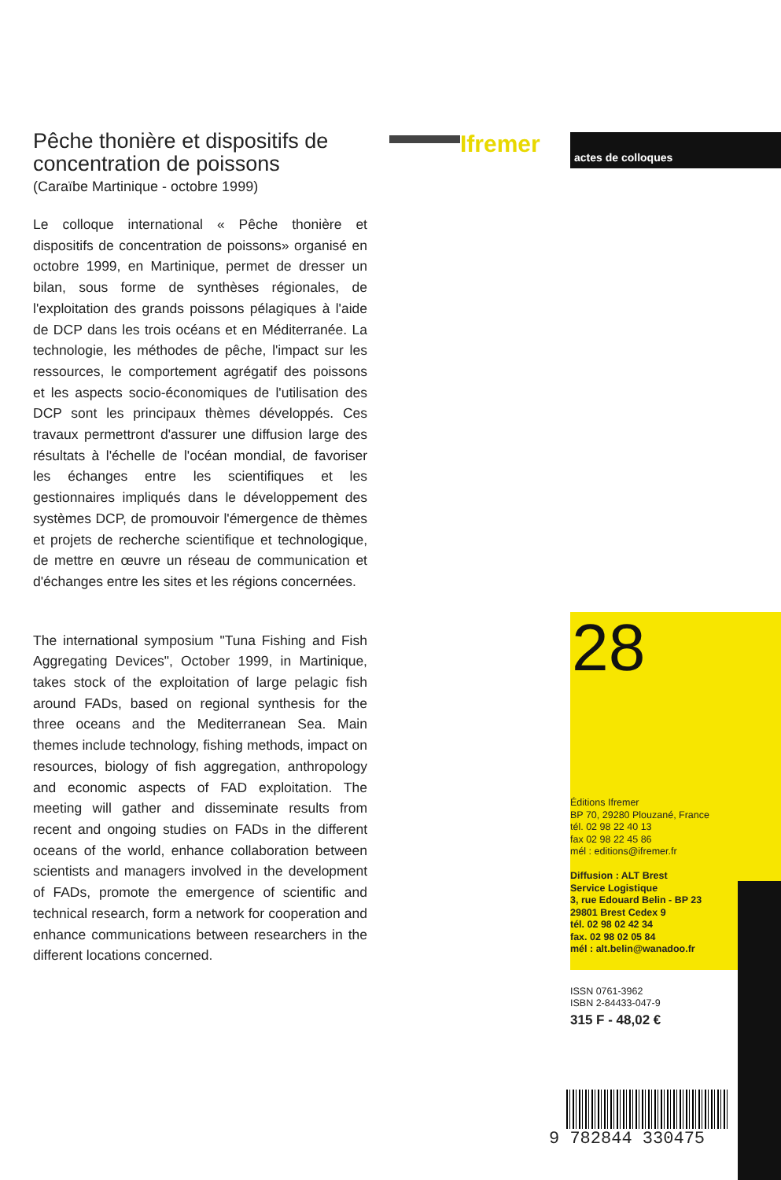Pêche thonière et dispositifs de concentration de poissons
(Caraïbe Martinique - octobre 1999)
Le colloque international « Pêche thonière et dispositifs de concentration de poissons» organisé en octobre 1999, en Martinique, permet de dresser un bilan, sous forme de synthèses régionales, de l'exploitation des grands poissons pélagiques à l'aide de DCP dans les trois océans et en Méditerranée. La technologie, les méthodes de pêche, l'impact sur les ressources, le comportement agrégatif des poissons et les aspects socio-économiques de l'utilisation des DCP sont les principaux thèmes développés. Ces travaux permettront d'assurer une diffusion large des résultats à l'échelle de l'océan mondial, de favoriser les échanges entre les scientifiques et les gestionnaires impliqués dans le développement des systèmes DCP, de promouvoir l'émergence de thèmes et projets de recherche scientifique et technologique, de mettre en œuvre un réseau de communication et d'échanges entre les sites et les régions concernées.
The international symposium "Tuna Fishing and Fish Aggregating Devices", October 1999, in Martinique, takes stock of the exploitation of large pelagic fish around FADs, based on regional synthesis for the three oceans and the Mediterranean Sea. Main themes include technology, fishing methods, impact on resources, biology of fish aggregation, anthropology and economic aspects of FAD exploitation. The meeting will gather and disseminate results from recent and ongoing studies on FADs in the different oceans of the world, enhance collaboration between scientists and managers involved in the development of FADs, promote the emergence of scientific and technical research, form a network for cooperation and enhance communications between researchers in the different locations concerned.
Ifremer actes de colloques
28
Éditions Ifremer
BP 70, 29280 Plouzané, France
tél. 02 98 22 40 13
fax 02 98 22 45 86
mél : editions@ifremer.fr
Diffusion : ALT Brest
Service Logistique
3, rue Edouard Belin - BP 23
29801 Brest Cedex 9
tél. 02 98 02 42 34
fax. 02 98 02 05 84
mél : alt.belin@wanadoo.fr
ISSN 0761-3962
ISBN 2-84433-047-9
315 F - 48,02 €
9 782844 330475